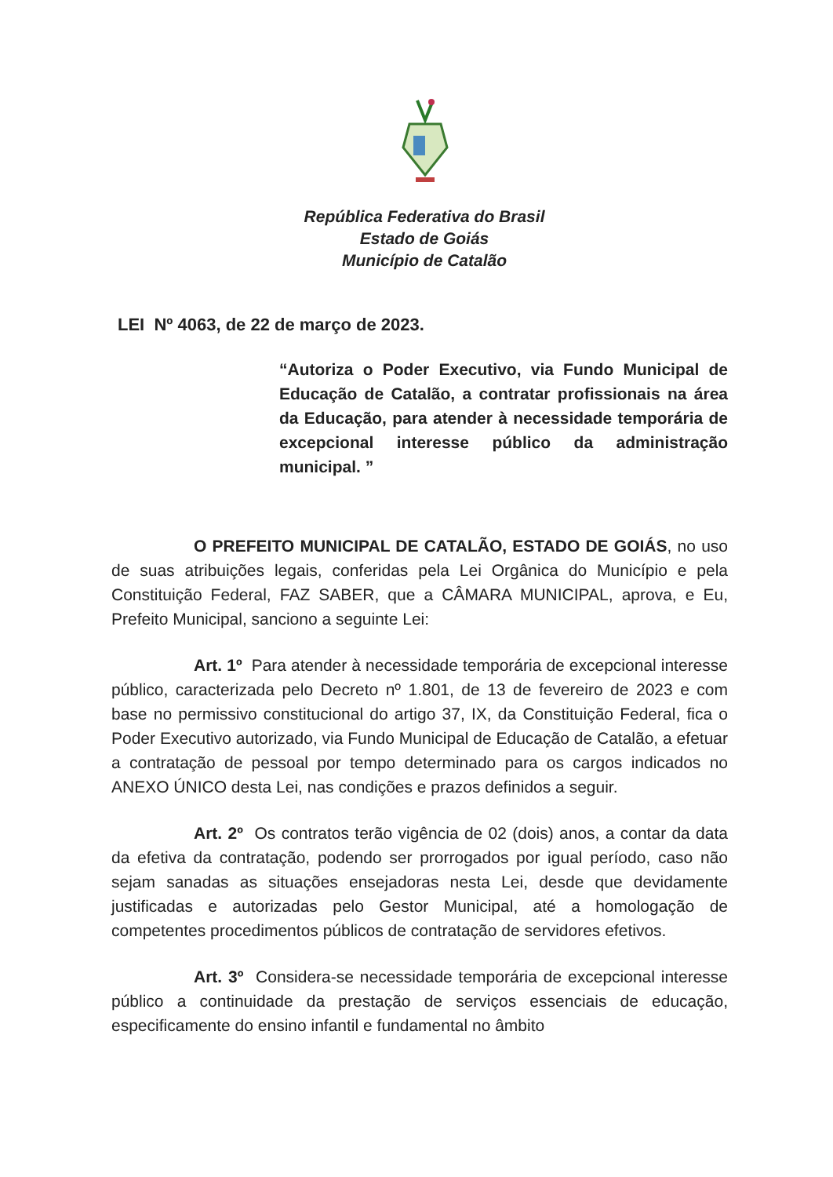República Federativa do Brasil
Estado de Goiás
Município de Catalão
LEI Nº 4063, de 22 de março de 2023.
“Autoriza o Poder Executivo, via Fundo Municipal de Educação de Catalão, a contratar profissionais na área da Educação, para atender à necessidade temporária de excepcional interesse público da administração municipal. ”
O PREFEITO MUNICIPAL DE CATALÃO, ESTADO DE GOIÁS, no uso de suas atribuições legais, conferidas pela Lei Orgânica do Município e pela Constituição Federal, FAZ SABER, que a CÂMARA MUNICIPAL, aprova, e Eu, Prefeito Municipal, sanciono a seguinte Lei:
Art. 1º Para atender à necessidade temporária de excepcional interesse público, caracterizada pelo Decreto nº 1.801, de 13 de fevereiro de 2023 e com base no permissivo constitucional do artigo 37, IX, da Constituição Federal, fica o Poder Executivo autorizado, via Fundo Municipal de Educação de Catalão, a efetuar a contratação de pessoal por tempo determinado para os cargos indicados no ANEXO ÚNICO desta Lei, nas condições e prazos definidos a seguir.
Art. 2º Os contratos terão vigência de 02 (dois) anos, a contar da data da efetiva da contratação, podendo ser prorrogados por igual período, caso não sejam sanadas as situações ensejadoras nesta Lei, desde que devidamente justificadas e autorizadas pelo Gestor Municipal, até a homologação de competentes procedimentos públicos de contratação de servidores efetivos.
Art. 3º Considera-se necessidade temporária de excepcional interesse público a continuidade da prestação de serviços essenciais de educação, especificamente do ensino infantil e fundamental no âmbito